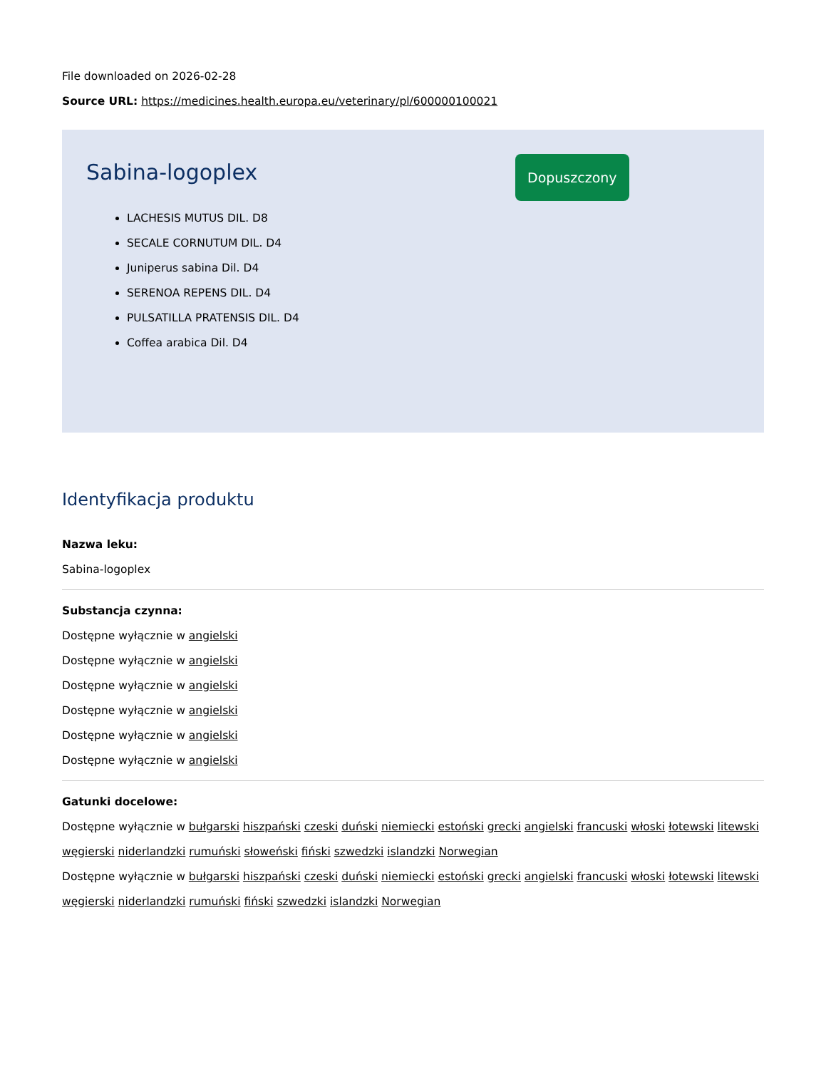File downloaded on 2026-02-28
Source URL: https://medicines.health.europa.eu/veterinary/pl/600000100021
Sabina-logoplex
Dopuszczony
LACHESIS MUTUS DIL. D8
SECALE CORNUTUM DIL. D4
Juniperus sabina Dil. D4
SERENOA REPENS DIL. D4
PULSATILLA PRATENSIS DIL. D4
Coffea arabica Dil. D4
Identyfikacja produktu
Nazwa leku:
Sabina-logoplex
Substancja czynna:
Dostępne wyłącznie w angielski
Dostępne wyłącznie w angielski
Dostępne wyłącznie w angielski
Dostępne wyłącznie w angielski
Dostępne wyłącznie w angielski
Dostępne wyłącznie w angielski
Gatunki docelowe:
Dostępne wyłącznie w bułgarski hiszpański czeski duński niemiecki estoński grecki angielski francuski włoski łotewski litewski węgierski niderlandzki rumuński słoweński fiński szwedzki islandzki Norwegian
Dostępne wyłącznie w bułgarski hiszpański czeski duński niemiecki estoński grecki angielski francuski włoski łotewski litewski węgierski niderlandzki rumuński fiński szwedzki islandzki Norwegian